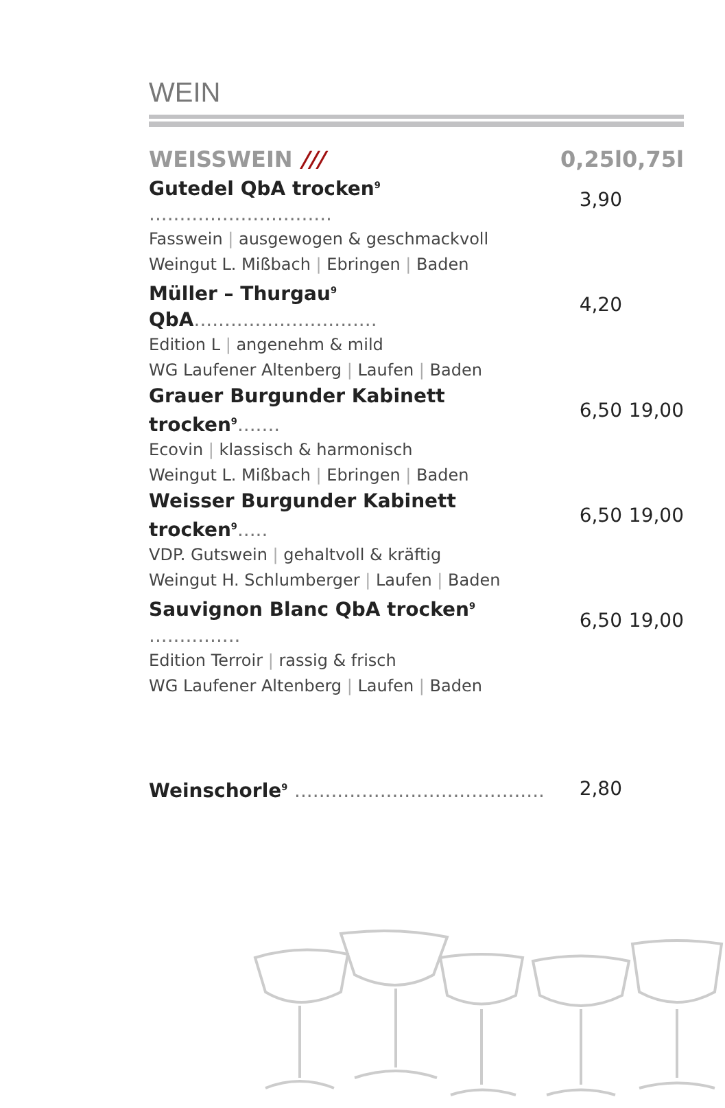WEIN
| WEISSWEIN /// | 0,25l | 0,75l |
| --- | --- | --- |
| Gutedel QbA trocken<sup>9</sup> .............................. | 3,90 | |
| Fasswein / ausgewogen & geschmackvoll Weingut L. Mißbach / Ebringen / Baden | | |
| Müller – Thurgau<sup>9</sup> QbA .............................. | 4,20 | |
| Edition L / angenehm & mild WG Laufener Altenberg / Laufen / Baden | | |
| Grauer Burgunder Kabinett trocken<sup>9</sup> ....... | 6,50 | 19,00 |
| Ecovin / klassisch & harmonisch Weingut L. Mißbach / Ebringen / Baden | | |
| Weisser Burgunder Kabinett trocken<sup>9</sup> ..... | 6,50 | 19,00 |
| VDP. Gutswein / gehaltvoll & kräftig Weingut H. Schlumberger / Laufen / Baden | | |
| Sauvignon Blanc QbA trocken<sup>9</sup> ............... | 6,50 | 19,00 |
| Edition Terroir / rassig & frisch WG Laufener Altenberg / Laufen / Baden | | |
| Weinschorle<sup>9</sup> ......................................... | 2,80 | |